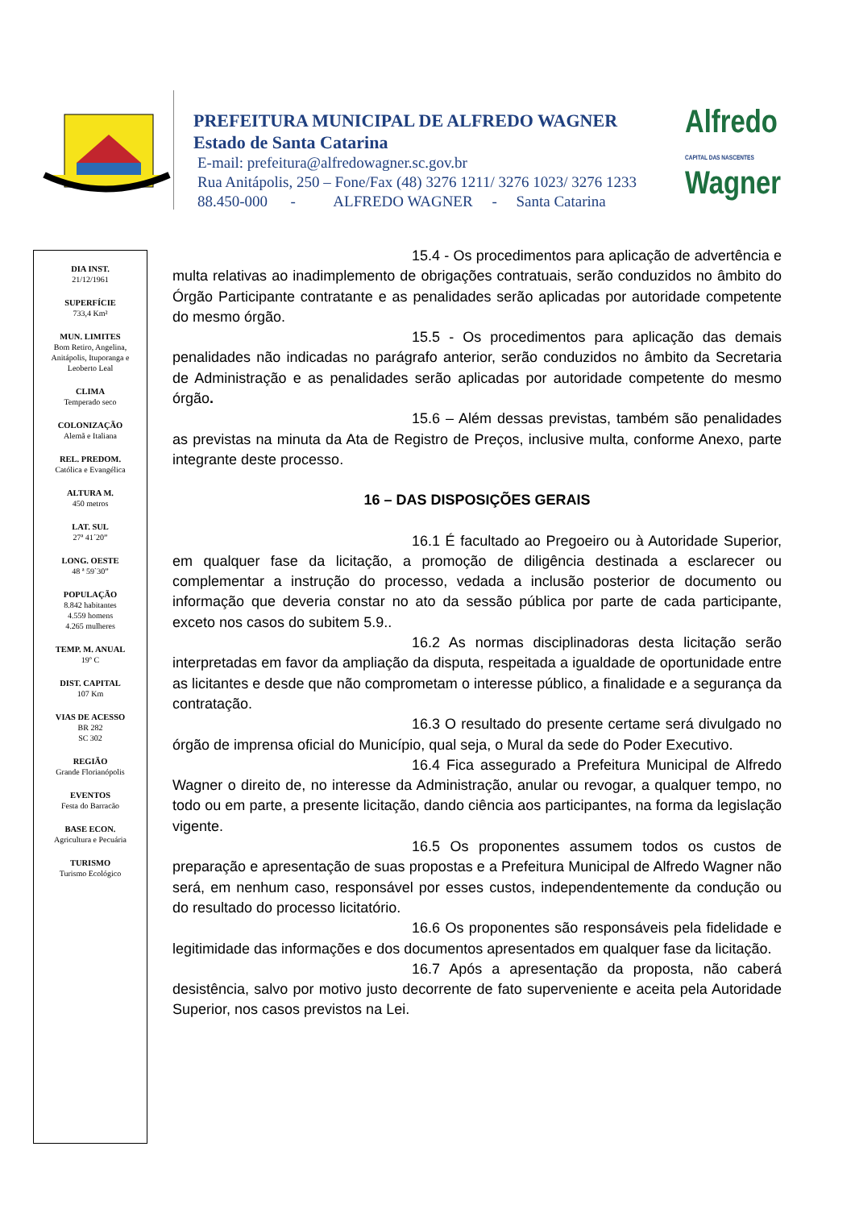PREFEITURA MUNICIPAL DE ALFREDO WAGNER
Estado de Santa Catarina
E-mail: prefeitura@alfredowagner.sc.gov.br
Rua Anitápolis, 250 – Fone/Fax (48) 3276 1211/ 3276 1023/ 3276 1233
88.450-000 - ALFREDO WAGNER - Santa Catarina
Alfredo
CAPITAL DAS NASCENTES
Wagner
DIA INST.
21/12/1961
SUPERFÍCIE
733,4 Km²
MUN. LIMITES
Bom Retiro, Angelina,
Anitápolis, Ituporanga e
Leoberto Leal
CLIMA
Temperado seco
COLONIZAÇÃO
Alemã e Italiana
REL. PREDOM.
Católica e Evangélica
ALTURA M.
450 metros
LAT. SUL
27ª 41´20”
LONG. OESTE
48 ª 59`30”
POPULAÇÃO
8.842 habitantes
4.559 homens
4.265 mulheres
TEMP. M. ANUAL
19º C
DIST. CAPITAL
107 Km
VIAS DE ACESSO
BR 282
SC 302
REGIÃO
Grande Florianópolis
EVENTOS
Festa do Barracão
BASE ECON.
Agricultura e Pecuária
TURISMO
Turismo Ecológico
15.4 - Os procedimentos para aplicação de advertência e multa relativas ao inadimplemento de obrigações contratuais, serão conduzidos no âmbito do Órgão Participante contratante e as penalidades serão aplicadas por autoridade competente do mesmo órgão.
15.5 - Os procedimentos para aplicação das demais penalidades não indicadas no parágrafo anterior, serão conduzidos no âmbito da Secretaria de Administração e as penalidades serão aplicadas por autoridade competente do mesmo órgão.
15.6 – Além dessas previstas, também são penalidades as previstas na minuta da Ata de Registro de Preços, inclusive multa, conforme Anexo, parte integrante deste processo.
16 – DAS DISPOSIÇÕES GERAIS
16.1 É facultado ao Pregoeiro ou à Autoridade Superior, em qualquer fase da licitação, a promoção de diligência destinada a esclarecer ou complementar a instrução do processo, vedada a inclusão posterior de documento ou informação que deveria constar no ato da sessão pública por parte de cada participante, exceto nos casos do subitem 5.9..
16.2 As normas disciplinadoras desta licitação serão interpretadas em favor da ampliação da disputa, respeitada a igualdade de oportunidade entre as licitantes e desde que não comprometam o interesse público, a finalidade e a segurança da contratação.
16.3 O resultado do presente certame será divulgado no órgão de imprensa oficial do Município, qual seja, o Mural da sede do Poder Executivo.
16.4 Fica assegurado a Prefeitura Municipal de Alfredo Wagner o direito de, no interesse da Administração, anular ou revogar, a qualquer tempo, no todo ou em parte, a presente licitação, dando ciência aos participantes, na forma da legislação vigente.
16.5 Os proponentes assumem todos os custos de preparação e apresentação de suas propostas e a Prefeitura Municipal de Alfredo Wagner não será, em nenhum caso, responsável por esses custos, independentemente da condução ou do resultado do processo licitatório.
16.6 Os proponentes são responsáveis pela fidelidade e legitimidade das informações e dos documentos apresentados em qualquer fase da licitação.
16.7 Após a apresentação da proposta, não caberá desistência, salvo por motivo justo decorrente de fato superveniente e aceita pela Autoridade Superior, nos casos previstos na Lei.